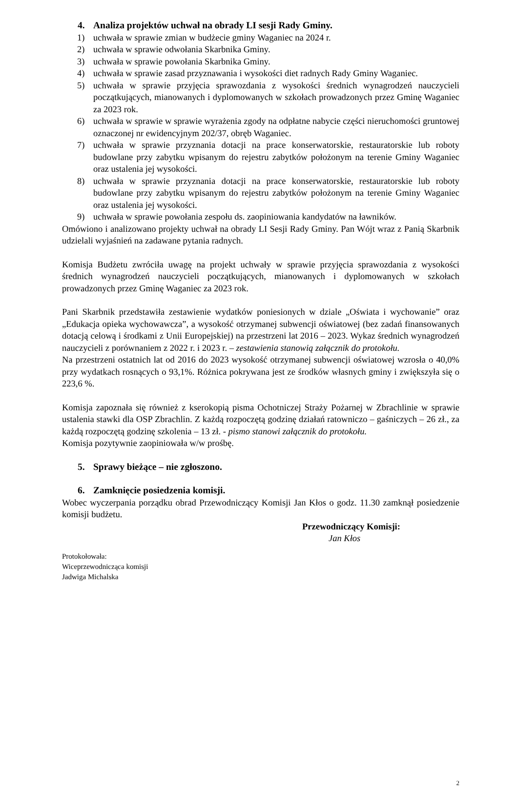4. Analiza projektów uchwał na obrady LI sesji Rady Gminy.
1) uchwała w sprawie zmian w budżecie gminy Waganiec na 2024 r.
2) uchwała w sprawie odwołania Skarbnika Gminy.
3) uchwała w sprawie powołania Skarbnika Gminy.
4) uchwała w sprawie zasad przyznawania i wysokości diet radnych Rady Gminy Waganiec.
5) uchwała w sprawie przyjęcia sprawozdania z wysokości średnich wynagrodzeń nauczycieli początkujących, mianowanych i dyplomowanych w szkołach prowadzonych przez Gminę Waganiec za 2023 rok.
6) uchwała w sprawie w sprawie wyrażenia zgody na odpłatne nabycie części nieruchomości gruntowej oznaczonej nr ewidencyjnym 202/37, obręb Waganiec.
7) uchwała w sprawie przyznania dotacji na prace konserwatorskie, restauratorskie lub roboty budowlane przy zabytku wpisanym do rejestru zabytków położonym na terenie Gminy Waganiec oraz ustalenia jej wysokości.
8) uchwała w sprawie przyznania dotacji na prace konserwatorskie, restauratorskie lub roboty budowlane przy zabytku wpisanym do rejestru zabytków położonym na terenie Gminy Waganiec oraz ustalenia jej wysokości.
9) uchwała w sprawie powołania zespołu ds. zaopiniowania kandydatów na ławników.
Omówiono i analizowano projekty uchwał na obrady LI Sesji Rady Gminy. Pan Wójt wraz z Panią Skarbnik udzielali wyjaśnień na zadawane pytania radnych.
Komisja Budżetu zwróciła uwagę na projekt uchwały w sprawie przyjęcia sprawozdania z wysokości średnich wynagrodzeń nauczycieli początkujących, mianowanych i dyplomowanych w szkołach prowadzonych przez Gminę Waganiec za 2023 rok.
Pani Skarbnik przedstawiła zestawienie wydatków poniesionych w dziale „Oświata i wychowanie” oraz „Edukacja opieka wychowawcza”, a wysokość otrzymanej subwencji oświatowej (bez zadań finansowanych dotacją celową i środkami z Unii Europejskiej) na przestrzeni lat 2016 – 2023. Wykaz średnich wynagrodzeń nauczycieli z porównaniem z 2022 r. i 2023 r. – zestawienia stanowią załącznik do protokołu.
Na przestrzeni ostatnich lat od 2016 do 2023 wysokość otrzymanej subwencji oświatowej wzrosła o 40,0% przy wydatkach rosnących o 93,1%. Różnica pokrywana jest ze środków własnych gminy i zwiększyła się o 223,6 %.
Komisja zapoznała się również z kserokopią pisma Ochotniczej Straży Pożarnej w Zbrachlinie w sprawie ustalenia stawki dla OSP Zbrachlin. Z każdą rozpoczętą godzinę działań ratowniczo – gaśniczych – 26 zł., za każdą rozpoczętą godzinę szkolenia – 13 zł. - pismo stanowi załącznik do protokołu.
Komisja pozytywnie zaopiniowała w/w prośbę.
5. Sprawy bieżące – nie zgłoszono.
6. Zamknięcie posiedzenia komisji.
Wobec wyczerpania porządku obrad Przewodniczący Komisji Jan Kłos o godz. 11.30 zamknął posiedzenie komisji budżetu.
Przewodniczący Komisji:
Jan Kłos
Protokołowała:
Wiceprzewodnicząca komisji
Jadwiga Michalska
2